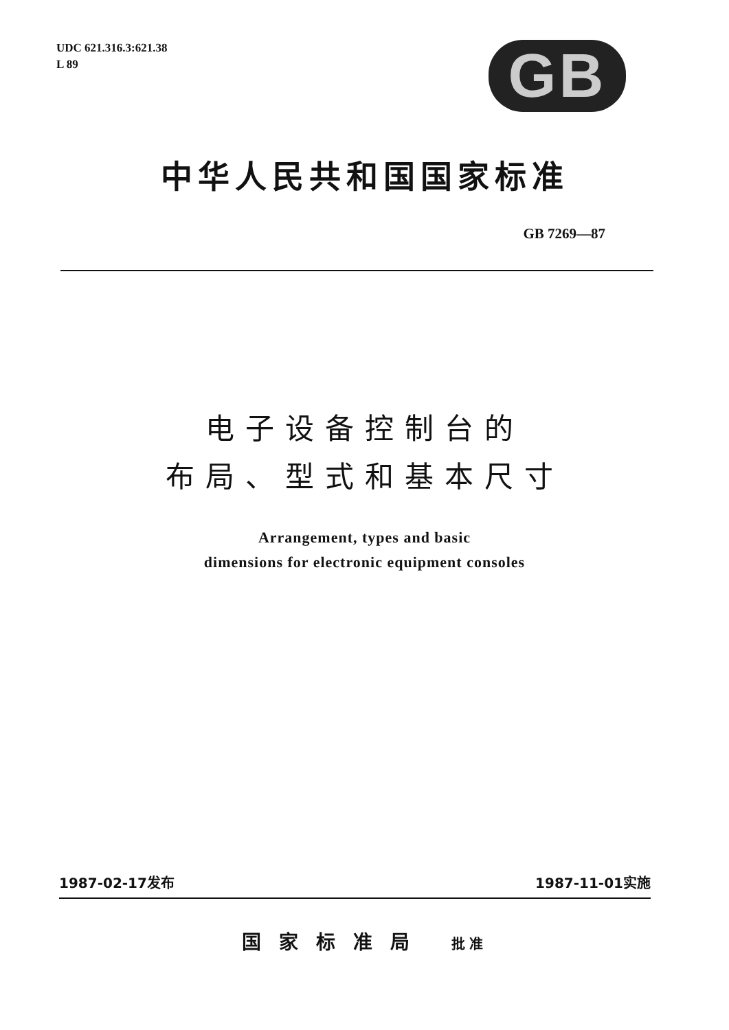UDC 621.316.3:621.38
L 89
GB
中华人民共和国国家标准
GB 7269—87
电子设备控制台的
布局、型式和基本尺寸
Arrangement, types and basic
dimensions for electronic equipment consoles
1987-02-17发布 1987-11-01实施
国家标准局 批准